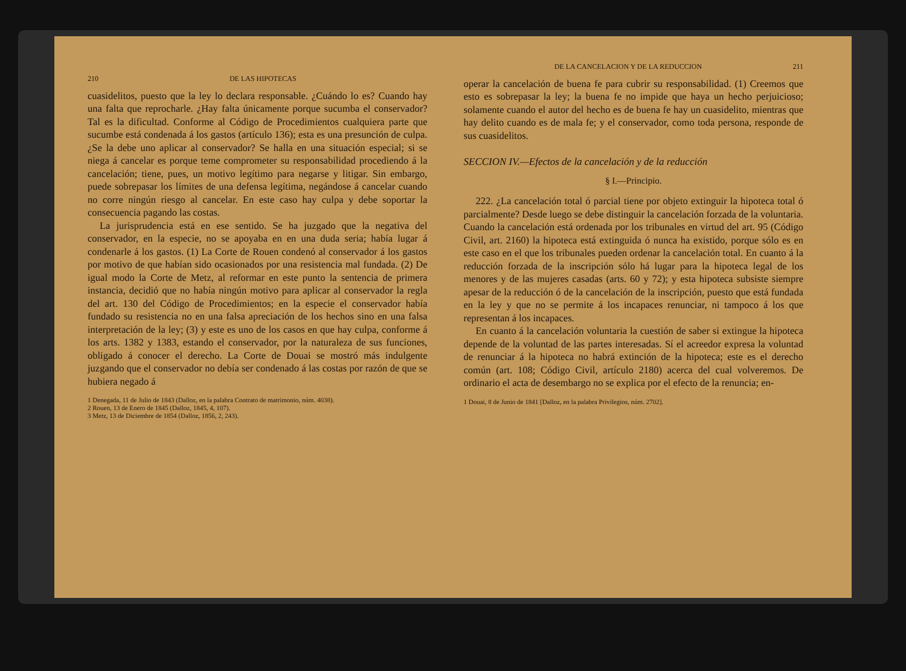210 DE LAS HIPOTECAS
cuasidelitos, puesto que la ley lo declara responsable. ¿Cuándo lo es? Cuando hay una falta que reprocharle. ¿Hay falta únicamente porque sucumba el conservador? Tal es la dificultad. Conforme al Código de Procedimientos cualquiera parte que sucumbe está condenada á los gastos (artículo 136); esta es una presunción de culpa. ¿Se la debe uno aplicar al conservador? Se halla en una situación especial; si se niega á cancelar es porque teme comprometer su responsabilidad procediendo á la cancelación; tiene, pues, un motivo legítimo para negarse y litigar. Sin embargo, puede sobrepasar los límites de una defensa legítima, negándose á cancelar cuando no corre ningún riesgo al cancelar. En este caso hay culpa y debe soportar la consecuencia pagando las costas.
La jurisprudencia está en ese sentido. Se ha juzgado que la negativa del conservador, en la especie, no se apoyaba en en una duda seria; había lugar á condenarle á los gastos. (1) La Corte de Rouen condenó al conservador á los gastos por motivo de que habían sido ocasionados por una resistencia mal fundada. (2) De igual modo la Corte de Metz, al reformar en este punto la sentencia de primera instancia, decidió que no había ningún motivo para aplicar al conservador la regla del art. 130 del Código de Procedimientos; en la especie el conservador había fundado su resistencia no en una falsa apreciación de los hechos sino en una falsa interpretación de la ley; (3) y este es uno de los casos en que hay culpa, conforme á los arts. 1382 y 1383, estando el conservador, por la naturaleza de sus funciones, obligado á conocer el derecho. La Corte de Douai se mostró más indulgente juzgando que el conservador no debía ser condenado á las costas por razón de que se hubiera negado á
1 Denegada, 11 de Julio de 1843 (Dalloz, en la palabra Contrato de matrimonio, núm. 4038).
2 Rouen, 13 de Enero de 1845 (Dalloz, 1845, 4, 107).
3 Metz, 13 de Diciembre de 1854 (Dalloz, 1856, 2, 243).
DE LA CANCELACION Y DE LA REDUCCION 211
operar la cancelación de buena fe para cubrir su responsabilidad. (1) Creemos que esto es sobrepasar la ley; la buena fe no impide que haya un hecho perjuicioso; solamente cuando el autor del hecho es de buena fe hay un cuasidelito, mientras que hay delito cuando es de mala fe; y el conservador, como toda persona, responde de sus cuasidelitos.
SECCION IV.—Efectos de la cancelación y de la reducción
§ I.—Principio.
222. ¿La cancelación total ó parcial tiene por objeto extinguir la hipoteca total ó parcialmente? Desde luego se debe distinguir la cancelación forzada de la voluntaria. Cuando la cancelación está ordenada por los tribunales en virtud del art. 95 (Código Civil, art. 2160) la hipoteca está extinguida ó nunca ha existido, porque sólo es en este caso en el que los tribunales pueden ordenar la cancelación total. En cuanto á la reducción forzada de la inscripción sólo há lugar para la hipoteca legal de los menores y de las mujeres casadas (arts. 60 y 72); y esta hipoteca subsiste siempre apesar de la reducción ó de la cancelación de la inscripción, puesto que está fundada en la ley y que no se permite á los incapaces renunciar, ni tampoco á los que representan á los incapaces.
En cuanto á la cancelación voluntaria la cuestión de saber si extingue la hipoteca depende de la voluntad de las partes interesadas. Sí el acreedor expresa la voluntad de renunciar á la hipoteca no habrá extinción de la hipoteca; este es el derecho común (art. 108; Código Civil, artículo 2180) acerca del cual volveremos. De ordinario el acta de desembargo no se explica por el efecto de la renuncia; en-
1 Douai, 8 de Junio de 1841 [Dalloz, en la palabra Privilegios, núm. 2702].